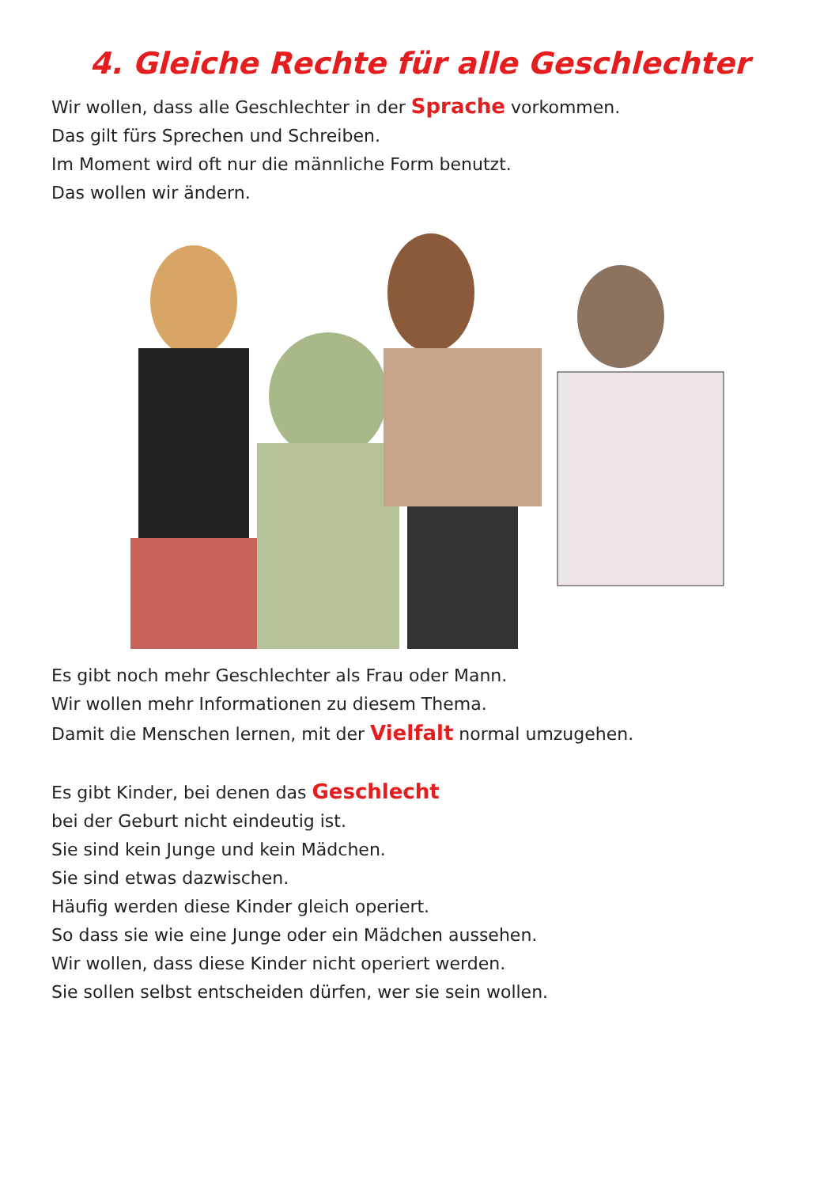4. Gleiche Rechte für alle Geschlechter
Wir wollen, dass alle Geschlechter in der Sprache vorkommen.
Das gilt fürs Sprechen und Schreiben.
Im Moment wird oft nur die männliche Form benutzt.
Das wollen wir ändern.
Es gibt noch mehr Geschlechter als Frau oder Mann.
Wir wollen mehr Informationen zu diesem Thema.
Damit die Menschen lernen, mit der Vielfalt normal umzugehen.
Es gibt Kinder, bei denen das Geschlecht
bei der Geburt nicht eindeutig ist.
Sie sind kein Junge und kein Mädchen.
Sie sind etwas dazwischen.
Häufig werden diese Kinder gleich operiert.
So dass sie wie eine Junge oder ein Mädchen aussehen.
Wir wollen, dass diese Kinder nicht operiert werden.
Sie sollen selbst entscheiden dürfen, wer sie sein wollen.